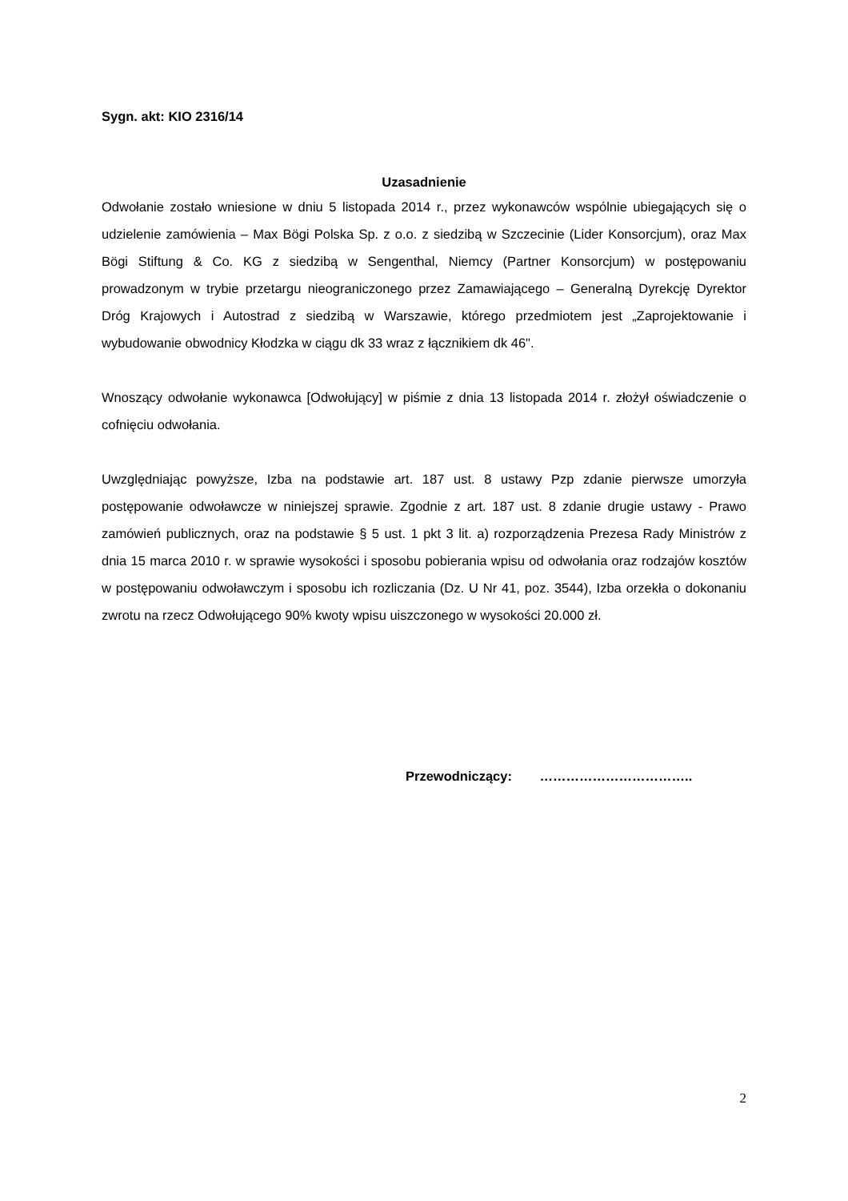Sygn. akt: KIO 2316/14
Uzasadnienie
Odwołanie zostało wniesione w dniu 5 listopada 2014 r., przez wykonawców wspólnie ubiegających się o udzielenie zamówienia – Max Bögi Polska Sp. z o.o. z siedzibą w Szczecinie (Lider Konsorcjum), oraz Max Bögi Stiftung & Co. KG z siedzibą w Sengenthal, Niemcy (Partner Konsorcjum) w postępowaniu prowadzonym w trybie przetargu nieograniczonego przez Zamawiającego – Generalną Dyrekcję Dyrektor Dróg Krajowych i Autostrad z siedzibą w Warszawie, którego przedmiotem jest „Zaprojektowanie i wybudowanie obwodnicy Kłodzka w ciągu dk 33 wraz z łącznikiem dk 46".
Wnoszący odwołanie wykonawca [Odwołujący] w piśmie z dnia 13 listopada 2014 r. złożył oświadczenie o cofnięciu odwołania.
Uwzględniając powyższe, Izba na podstawie art. 187 ust. 8 ustawy Pzp zdanie pierwsze umorzyła postępowanie odwoławcze w niniejszej sprawie. Zgodnie z art. 187 ust. 8 zdanie drugie ustawy - Prawo zamówień publicznych, oraz na podstawie § 5 ust. 1 pkt 3 lit. a) rozporządzenia Prezesa Rady Ministrów z dnia 15 marca 2010 r. w sprawie wysokości i sposobu pobierania wpisu od odwołania oraz rodzajów kosztów w postępowaniu odwoławczym i sposobu ich rozliczania (Dz. U Nr 41, poz. 3544), Izba orzekła o dokonaniu zwrotu na rzecz Odwołującego 90% kwoty wpisu uiszczonego w wysokości 20.000 zł.
Przewodniczący: ……………………………..
2